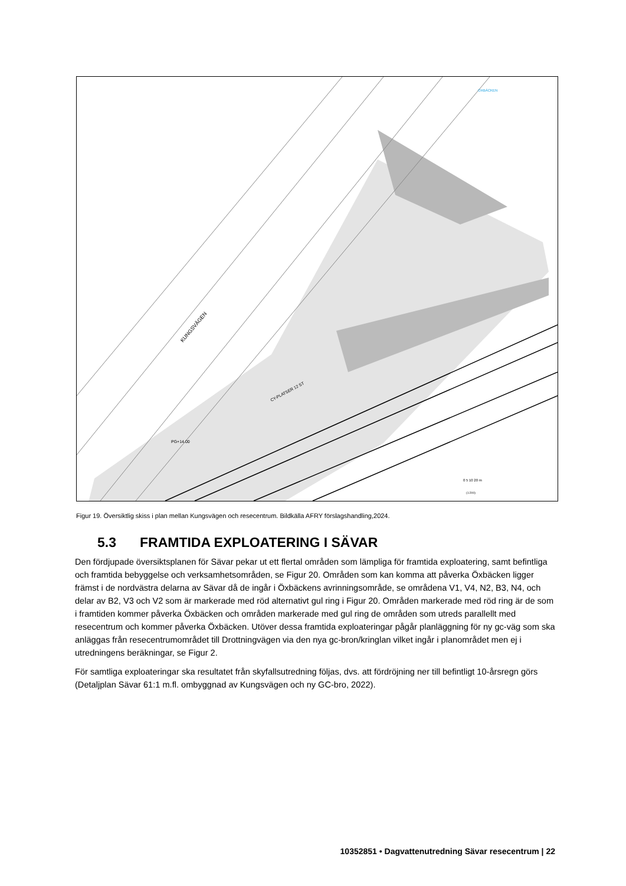KUNGSVÄGEN
OXBÄCKEN
CY-PLATSER 12 ST
PG+14.00
0 5 10 20 m
(1:200)
Figur 19. Översiktlig skiss i plan mellan Kungsvägen och resecentrum. Bildkälla AFRY förslagshandling,2024.
5.3 FRAMTIDA EXPLOATERING I SÄVAR
Den fördjupade översiktsplanen för Sävar pekar ut ett flertal områden som lämpliga för framtida exploatering, samt befintliga och framtida bebyggelse och verksamhetsområden, se Figur 20. Områden som kan komma att påverka Öxbäcken ligger främst i de nordvästra delarna av Sävar då de ingår i Öxbäckens avrinningsområde, se områdena V1, V4, N2, B3, N4, och delar av B2, V3 och V2 som är markerade med röd alternativt gul ring i Figur 20. Områden markerade med röd ring är de som i framtiden kommer påverka Öxbäcken och områden markerade med gul ring de områden som utreds parallellt med resecentrum och kommer påverka Öxbäcken. Utöver dessa framtida exploateringar pågår planläggning för ny gc-väg som ska anläggas från resecentrumområdet till Drottningvägen via den nya gc-bron/kringlan vilket ingår i planområdet men ej i utredningens beräkningar, se Figur 2.
För samtliga exploateringar ska resultatet från skyfallsutredning följas, dvs. att fördröjning ner till befintligt 10-årsregn görs (Detaljplan Sävar 61:1 m.fl. ombyggnad av Kungsvägen och ny GC-bro, 2022).
10352851 • Dagvattenutredning Sävar resecentrum | 22